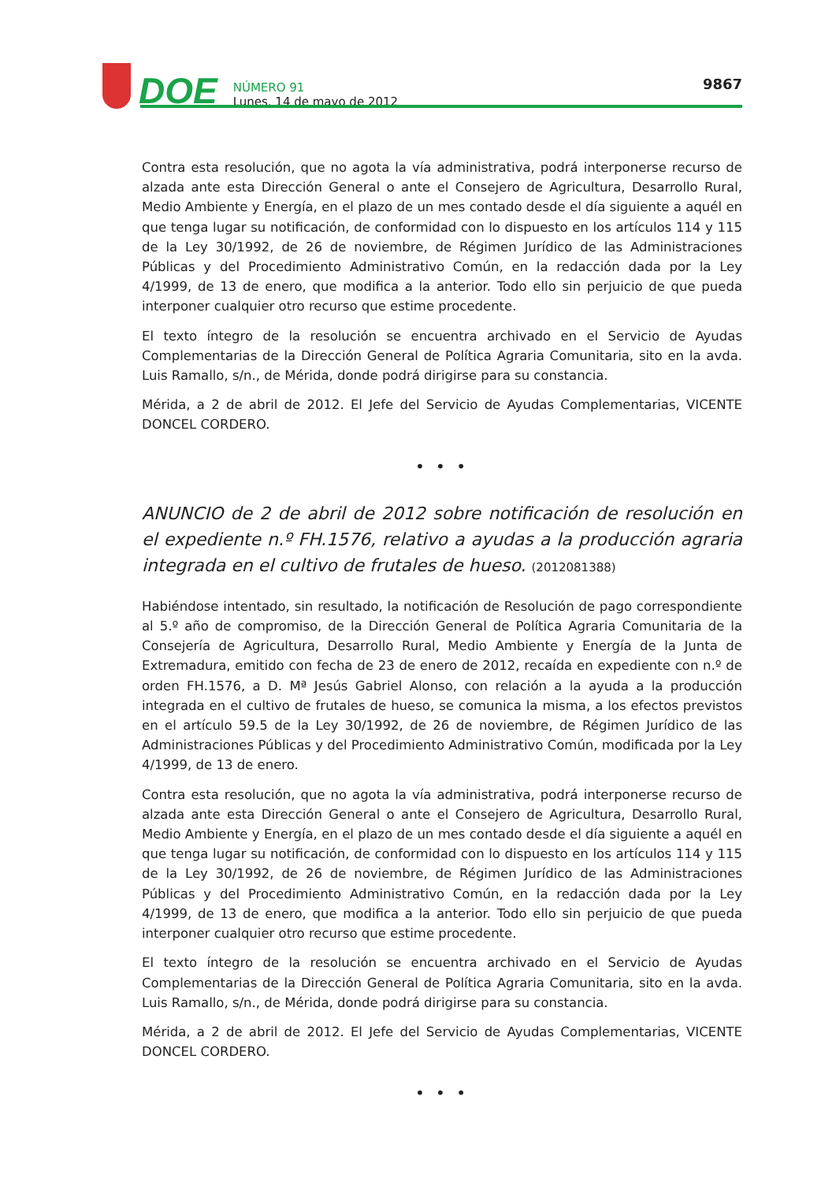DOE
NÚMERO 91
Lunes, 14 de mayo de 2012
9867
Contra esta resolución, que no agota la vía administrativa, podrá interponerse recurso de alzada ante esta Dirección General o ante el Consejero de Agricultura, Desarrollo Rural, Medio Ambiente y Energía, en el plazo de un mes contado desde el día siguiente a aquél en que tenga lugar su notificación, de conformidad con lo dispuesto en los artículos 114 y 115 de la Ley 30/1992, de 26 de noviembre, de Régimen Jurídico de las Administraciones Públicas y del Procedimiento Administrativo Común, en la redacción dada por la Ley 4/1999, de 13 de enero, que modifica a la anterior. Todo ello sin perjuicio de que pueda interponer cualquier otro recurso que estime procedente.
El texto íntegro de la resolución se encuentra archivado en el Servicio de Ayudas Complementarias de la Dirección General de Política Agraria Comunitaria, sito en la avda. Luis Ramallo, s/n., de Mérida, donde podrá dirigirse para su constancia.
Mérida, a 2 de abril de 2012. El Jefe del Servicio de Ayudas Complementarias, VICENTE DONCEL CORDERO.
• • •
ANUNCIO de 2 de abril de 2012 sobre notificación de resolución en el expediente n.º FH.1576, relativo a ayudas a la producción agraria integrada en el cultivo de frutales de hueso. (2012081388)
Habiéndose intentado, sin resultado, la notificación de Resolución de pago correspondiente al 5.º año de compromiso, de la Dirección General de Política Agraria Comunitaria de la Consejería de Agricultura, Desarrollo Rural, Medio Ambiente y Energía de la Junta de Extremadura, emitido con fecha de 23 de enero de 2012, recaída en expediente con n.º de orden FH.1576, a D. Mª Jesús Gabriel Alonso, con relación a la ayuda a la producción integrada en el cultivo de frutales de hueso, se comunica la misma, a los efectos previstos en el artículo 59.5 de la Ley 30/1992, de 26 de noviembre, de Régimen Jurídico de las Administraciones Públicas y del Procedimiento Administrativo Común, modificada por la Ley 4/1999, de 13 de enero.
Contra esta resolución, que no agota la vía administrativa, podrá interponerse recurso de alzada ante esta Dirección General o ante el Consejero de Agricultura, Desarrollo Rural, Medio Ambiente y Energía, en el plazo de un mes contado desde el día siguiente a aquél en que tenga lugar su notificación, de conformidad con lo dispuesto en los artículos 114 y 115 de la Ley 30/1992, de 26 de noviembre, de Régimen Jurídico de las Administraciones Públicas y del Procedimiento Administrativo Común, en la redacción dada por la Ley 4/1999, de 13 de enero, que modifica a la anterior. Todo ello sin perjuicio de que pueda interponer cualquier otro recurso que estime procedente.
El texto íntegro de la resolución se encuentra archivado en el Servicio de Ayudas Complementarias de la Dirección General de Política Agraria Comunitaria, sito en la avda. Luis Ramallo, s/n., de Mérida, donde podrá dirigirse para su constancia.
Mérida, a 2 de abril de 2012. El Jefe del Servicio de Ayudas Complementarias, VICENTE DONCEL CORDERO.
• • •